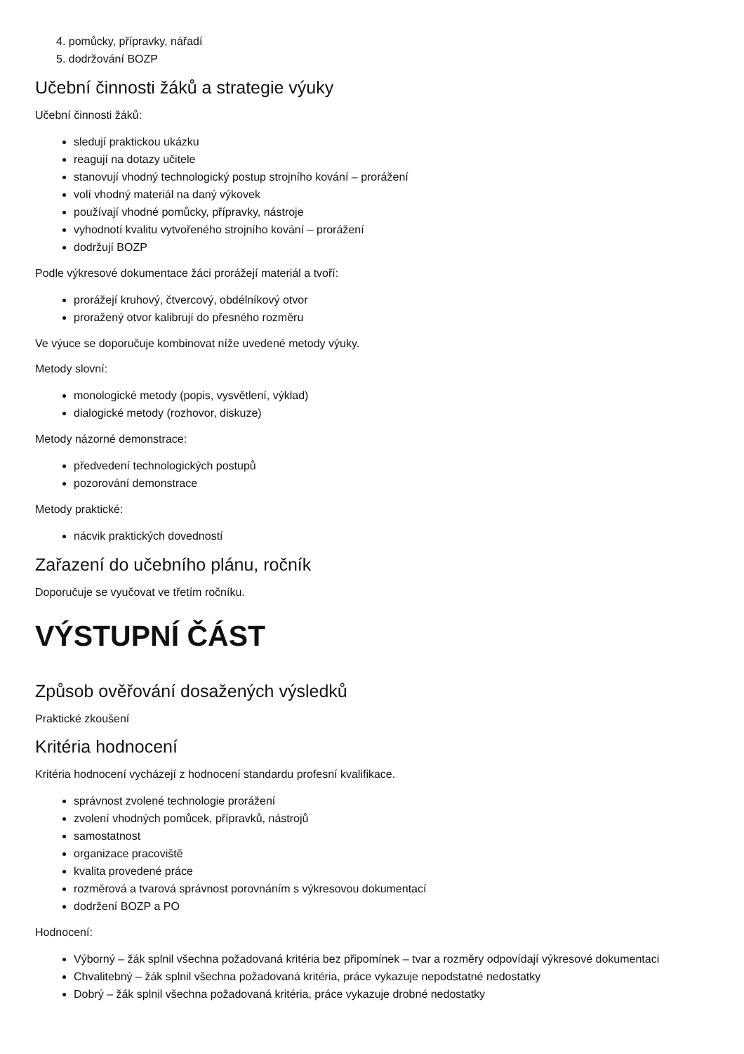4. pomůcky, přípravky, nářadí
5. dodržování BOZP
Učební činnosti žáků a strategie výuky
Učební činnosti žáků:
sledují praktickou ukázku
reagují na dotazy učitele
stanovují vhodný technologický postup strojního kování – prorážení
volí vhodný materiál na daný výkovek
používají vhodné pomůcky, přípravky, nástroje
vyhodnotí kvalitu vytvořeného strojního kování – prorážení
dodržují BOZP
Podle výkresové dokumentace žáci prorážejí materiál a tvoří:
prorážejí kruhový, čtvercový, obdélníkový otvor
proražený otvor kalibrují do přesného rozměru
Ve výuce se doporučuje kombinovat níže uvedené metody výuky.
Metody slovní:
monologické metody (popis, vysvětlení, výklad)
dialogické metody (rozhovor, diskuze)
Metody názorné demonstrace:
předvedení technologických postupů
pozorování demonstrace
Metody praktické:
nácvik praktických dovedností
Zařazení do učebního plánu, ročník
Doporučuje se vyučovat ve třetím ročníku.
VÝSTUPNÍ ČÁST
Způsob ověřování dosažených výsledků
Praktické zkoušení
Kritéria hodnocení
Kritéria hodnocení vycházejí z hodnocení standardu profesní kvalifikace.
správnost zvolené technologie prorážení
zvolení vhodných pomůcek, přípravků, nástrojů
samostatnost
organizace pracoviště
kvalita provedené práce
rozměrová a tvarová správnost porovnáním s výkresovou dokumentací
dodržení BOZP a PO
Hodnocení:
Výborný – žák splnil všechna požadovaná kritéria bez připomínek – tvar a rozměry odpovídají výkresové dokumentaci
Chvalitebný – žák splnil všechna požadovaná kritéria, práce vykazuje nepodstatné nedostatky
Dobrý – žák splnil všechna požadovaná kritéria, práce vykazuje drobné nedostatky